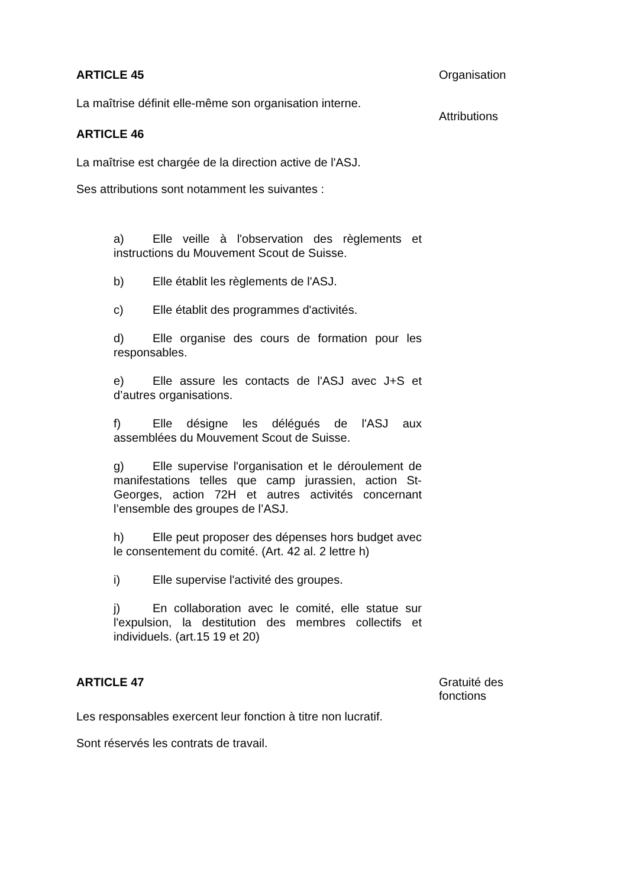ARTICLE 45
La maîtrise définit elle-même son organisation interne.
ARTICLE 46
La maîtrise est chargée de la direction active de l'ASJ.
Ses attributions sont notamment les suivantes :
a) Elle veille à l'observation des règlements et instructions du Mouvement Scout de Suisse.
b) Elle établit les règlements de l'ASJ.
c) Elle établit des programmes d'activités.
d) Elle organise des cours de formation pour les responsables.
e) Elle assure les contacts de l'ASJ avec J+S et d’autres organisations.
f) Elle désigne les délégués de l'ASJ aux assemblées du Mouvement Scout de Suisse.
g) Elle supervise l'organisation et le déroulement de manifestations telles que camp jurassien, action St-Georges, action 72H et autres activités concernant l’ensemble des groupes de l’ASJ.
h) Elle peut proposer des dépenses hors budget avec le consentement du comité. (Art. 42 al. 2 lettre h)
i) Elle supervise l'activité des groupes.
j) En collaboration avec le comité, elle statue sur l'expulsion, la destitution des membres collectifs et individuels. (art.15 19 et 20)
Organisation
Attributions
ARTICLE 47
Les responsables exercent leur fonction à titre non lucratif.
Sont réservés les contrats de travail.
Gratuité des fonctions